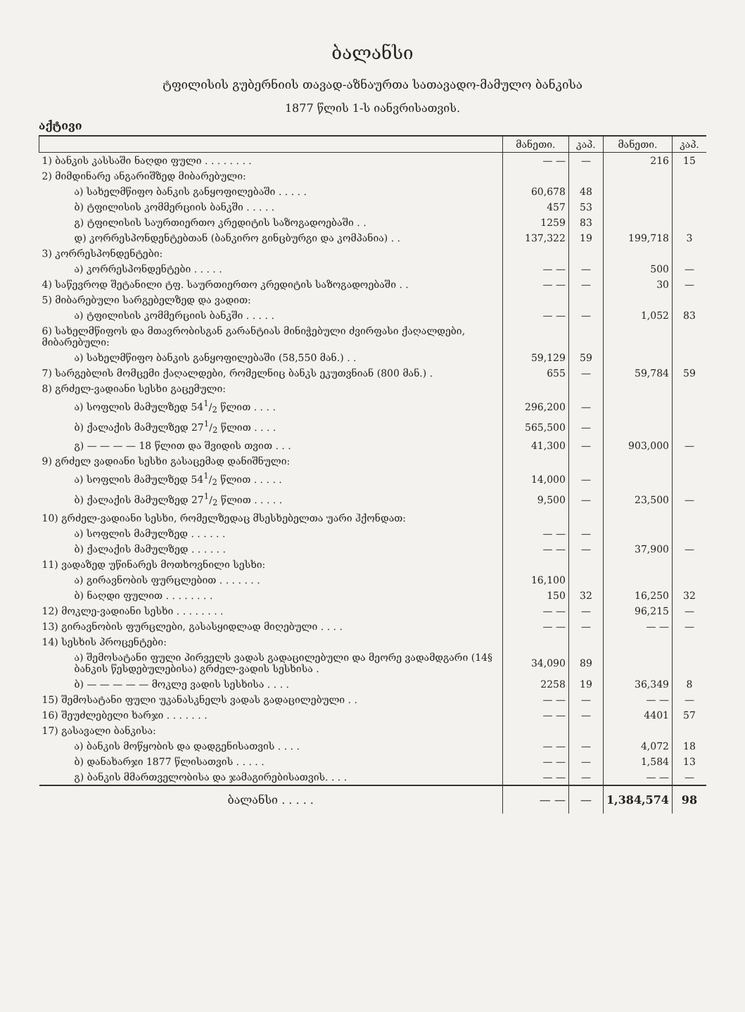ბალანსი
ტფილისის გუბერნიის თავად-აზნაურთა სათავადო-მამულო ბანკისა
1877 წლის 1-ს იანვრისათვის.
აქტივი
| | მანეთი. | კაპ. | მანეთი. | კაპ. |
| --- | --- | --- | --- | --- |
| 1) ბანკის კასსაში ნაღდი ფული . . . . . . . . | — — | — | 216 | 15 |
| 2) მიმდინარე ანგარიშზედ მიბარებული: | | | | |
| ა) სახელმწიფო ბანკის განყოფილებაში . . . . . | 60,678 | 48 | | |
| ბ) ტფილისის კომმერციის ბანკში . . . . . | 457 | 53 | | |
| გ) ტფილისის საურთიერთო კრედიტის საზოგადოებაში . . | 1259 | 83 | | |
| დ) კორრესპონდენტებთან (ბანკირო გინცბურგი და კომპანია) . . | 137,322 | 19 | 199,718 | 3 |
| 3) კორრესპონდენტები: | | | | |
| ა) კორრესპონდენტები . . . . . | — — | — | 500 | — |
| 4) საწევროდ შეტანილი ტფ. საურთიერთო კრედიტის საზოგადოებაში . . | — — | — | 30 | — |
| 5) მიბარებული სარგებელზედ და ვადით: | | | | |
| ა) ტფილისის კომმერციის ბანკში . . . . . | — — | — | 1,052 | 83 |
| 6) სახელმწიფოს და მთავრობისგან გარანტიას მინიჭებული ძვირფასი ქაღალდები, მიბარებული: | | | | |
| ა) სახელმწიფო ბანკის განყოფილებაში (58,550 მან.) . . | 59,129 | 59 | | |
| 7) სარგებლის მომცემი ქაღალდები, რომელნიც ბანკს ეკუთვნიან (800 მან.) . | 655 | — | 59,784 | 59 |
| 8) გრძელ-ვადიანი სესხი გაცემული: | | | | |
| ა) სოფლის მამულზედ 541/2 წლით . . . . | 296,200 | — | | |
| ბ) ქალაქის მამულზედ 271/2 წლით . . . . | 565,500 | — | | |
| გ) — — — — 18 წლით და შვიდის თვით . . . | 41,300 | — | 903,000 | — |
| 9) გრძელ ვადიანი სესხი გასაცემად დანიშნული: | | | | |
| ა) სოფლის მამულზედ 541/2 წლით . . . . . | 14,000 | — | | |
| ბ) ქალაქის მამულზედ 271/2 წლით . . . . . | 9,500 | — | 23,500 | — |
| 10) გრძელ-ვადიანი სესხი, რომელზედაც მსესხებელთა უარი ჰქონდათ: | | | | |
| ა) სოფლის მამულზედ . . . . . . | — — | — | | |
| ბ) ქალაქის მამულზედ . . . . . . | — — | — | 37,900 | — |
| 11) ვადაზედ უწინარეს მოთხოვნილი სესხი: | | | | |
| ა) გირავნობის ფურცლებით . . . . . . . | 16,100 | | | |
| ბ) ნაღდი ფულით . . . . . . . . | 150 | 32 | 16,250 | 32 |
| 12) მოკლე-ვადიანი სესხი . . . . . . . . | — — | — | 96,215 | — |
| 13) გირავნობის ფურცლები, გასასყიდლად მიღებული . . . . | — — | — | — — | — |
| 14) სესხის პროცენტები: | | | | |
| ა) შემოსატანი ფული პირველს ვადას გადაცილებული და მეორე ვადამდგარი (14§ ბანკის წესდებულებისა) გრძელ-ვადის სესხისა . | 34,090 | 89 | | |
| ბ) — — — — — მოკლე ვადის სესხისა . . . . | 2258 | 19 | 36,349 | 8 |
| 15) შემოსატანი ფული უკანასკნელს ვადას გადაცილებული . . | — — | — | — — | — |
| 16) შეუძლებელი ხარჯი . . . . . . . | — — | — | 4401 | 57 |
| 17) გასავალი ბანკისა: | | | | |
| ა) ბანკის მოწყობის და დადგენისათვის . . . . | — — | — | 4,072 | 18 |
| ბ) დანახარჯი 1877 წლისათვის . . . . . | — — | — | 1,584 | 13 |
| გ) ბანკის მმართველობისა და ჯამაგირებისათვის. . . . | — — | — | — — | — |
| ბალანსი . . . . . | — — | — | 1,384,574 | 98 |